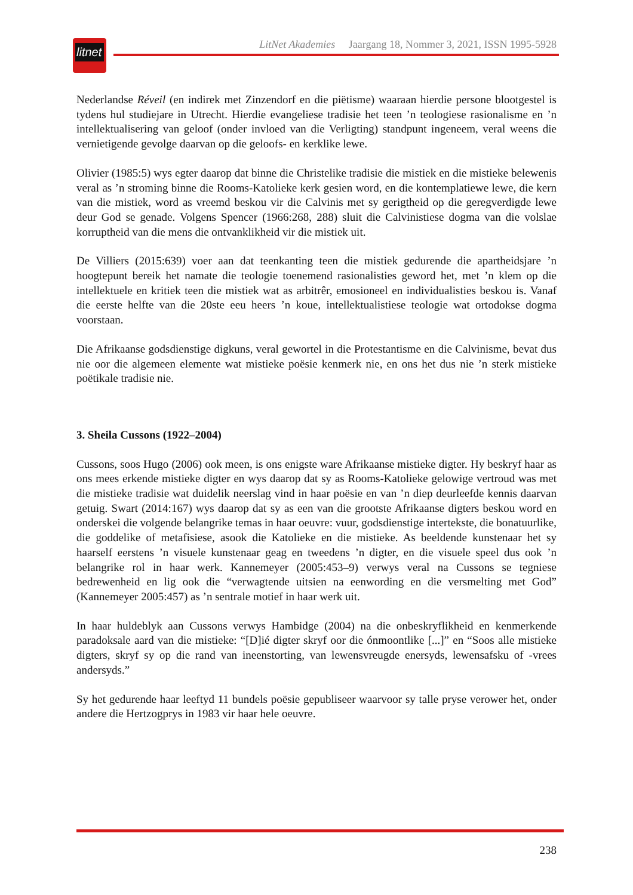litnet
LitNet Akademies Jaargang 18, Nommer 3, 2021, ISSN 1995-5928
Nederlandse Réveil (en indirek met Zinzendorf en die piëtisme) waaraan hierdie persone blootgestel is tydens hul studiejare in Utrecht. Hierdie evangeliese tradisie het teen ’n teologiese rasionalisme en ’n intellektualisering van geloof (onder invloed van die Verligting) standpunt ingeneem, veral weens die vernietigende gevolge daarvan op die geloofs- en kerklike lewe.
Olivier (1985:5) wys egter daarop dat binne die Christelike tradisie die mistiek en die mistieke belewenis veral as ’n stroming binne die Rooms-Katolieke kerk gesien word, en die kontempla­tiewe lewe, die kern van die mistiek, word as vreemd beskou vir die Calvinis met sy gerigtheid op die geregverdigde lewe deur God se genade. Volgens Spencer (1966:268, 288) sluit die Calvinistiese dogma van die volslae korruptheid van die mens die ontvanklikheid vir die mistiek uit.
De Villiers (2015:639) voer aan dat teenkanting teen die mistiek gedurende die apartheidsjare ’n hoogtepunt bereik het namate die teologie toenemend rasionalisties geword het, met ’n klem op die intellektuele en kritiek teen die mistiek wat as arbitrêr, emosioneel en individualisties beskou is. Vanaf die eerste helfte van die 20ste eeu heers ’n koue, intellektualistiese teologie wat ortodokse dogma voorstaan.
Die Afrikaanse godsdienstige digkuns, veral gewortel in die Protestantisme en die Calvinisme, bevat dus nie oor die algemeen elemente wat mistieke poësie kenmerk nie, en ons het dus nie ’n sterk mistieke poëtikale tradisie nie.
3. Sheila Cussons (1922–2004)
Cussons, soos Hugo (2006) ook meen, is ons enigste ware Afrikaanse mistieke digter. Hy beskryf haar as ons mees erkende mistieke digter en wys daarop dat sy as Rooms-Katolieke gelowige vertroud was met die mistieke tradisie wat duidelik neerslag vind in haar poësie en van ’n diep deurleefde kennis daarvan getuig. Swart (2014:167) wys daarop dat sy as een van die grootste Afrikaanse digters beskou word en onderskei die volgende belangrike temas in haar oeuvre: vuur, godsdienstige intertekste, die bonatuurlike, die goddelike of metafisiese, asook die Katolieke en die mistieke. As beeldende kunstenaar het sy haarself eerstens ’n visuele kunstenaar geag en tweedens ’n digter, en die visuele speel dus ook ’n belangrike rol in haar werk. Kannemeyer (2005:453–9) verwys veral na Cussons se tegniese bedrewenheid en lig ook die “verwagtende uitsien na eenwording en die versmelting met God” (Kannemeyer 2005:457) as ’n sentrale motief in haar werk uit.
In haar huldeblyk aan Cussons verwys Hambidge (2004) na die onbeskryflikheid en ken­merkende paradoksale aard van die mistieke: “[D]ié digter skryf oor die ónmoontlike [...]” en “Soos alle mistieke digters, skryf sy op die rand van ineenstorting, van lewensvreugde enersyds, lewensafsku of -vrees andersyds.”
Sy het gedurende haar leeftyd 11 bundels poësie gepubliseer waarvoor sy talle pryse verower het, onder andere die Hertzogprys in 1983 vir haar hele oeuvre.
238